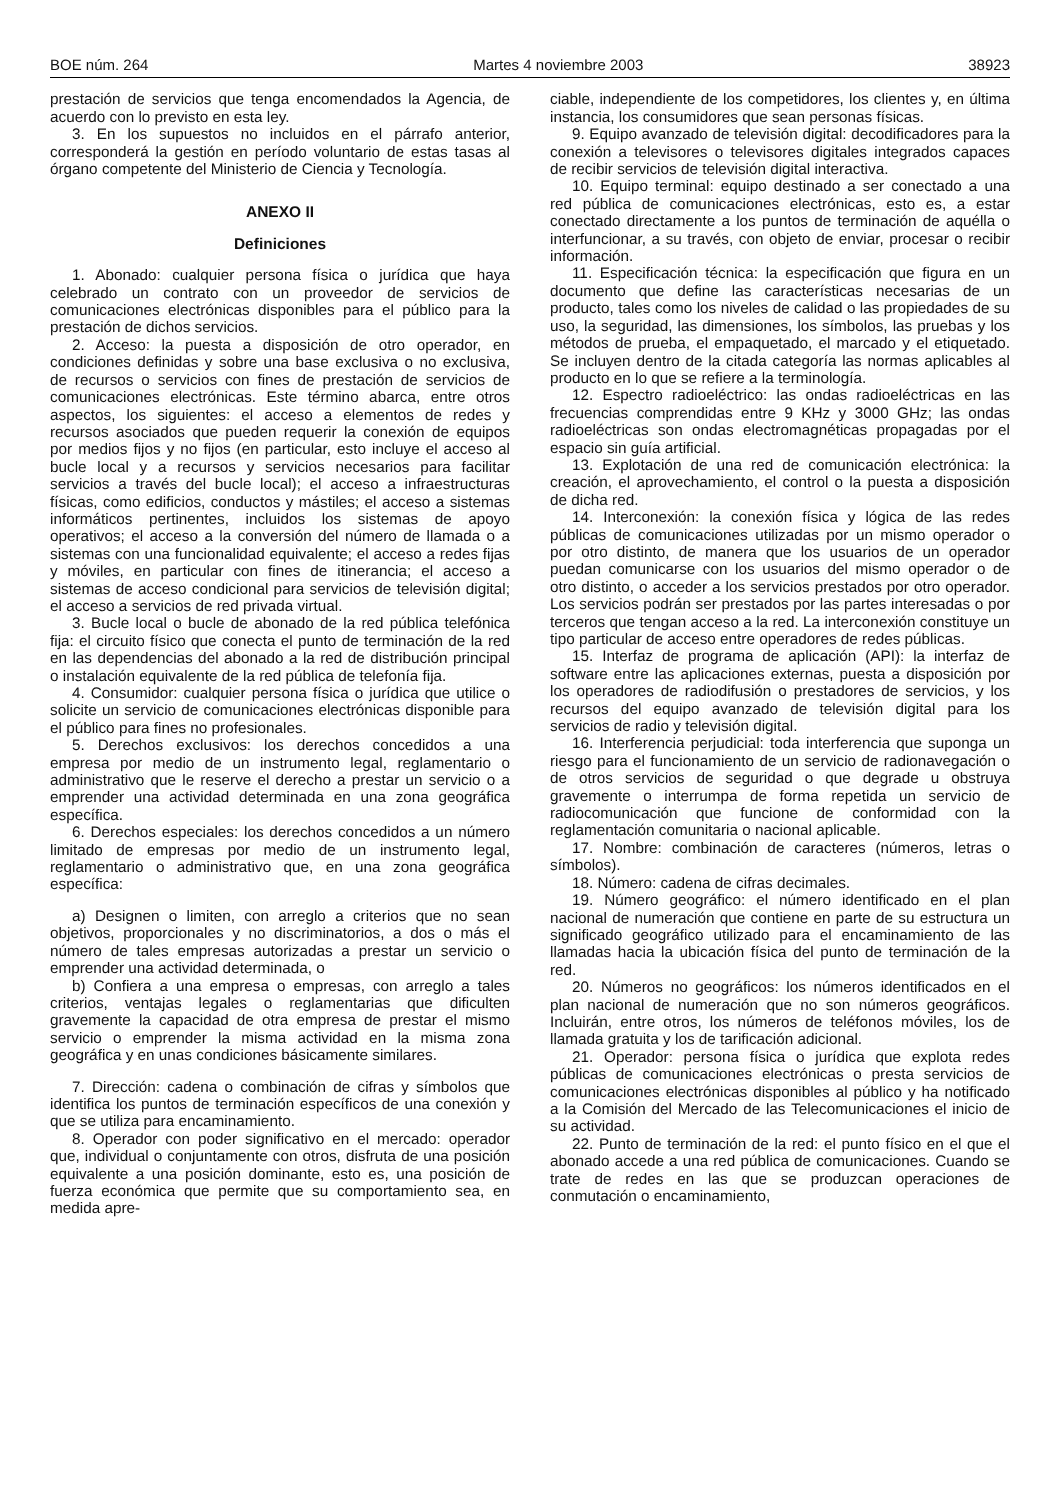BOE núm. 264 Martes 4 noviembre 2003 38923
prestación de servicios que tenga encomendados la Agencia, de acuerdo con lo previsto en esta ley.
3. En los supuestos no incluidos en el párrafo anterior, corresponderá la gestión en período voluntario de estas tasas al órgano competente del Ministerio de Ciencia y Tecnología.
ANEXO II
Definiciones
1. Abonado: cualquier persona física o jurídica que haya celebrado un contrato con un proveedor de servicios de comunicaciones electrónicas disponibles para el público para la prestación de dichos servicios.
2. Acceso: la puesta a disposición de otro operador, en condiciones definidas y sobre una base exclusiva o no exclusiva, de recursos o servicios con fines de prestación de servicios de comunicaciones electrónicas. Este término abarca, entre otros aspectos, los siguientes: el acceso a elementos de redes y recursos asociados que pueden requerir la conexión de equipos por medios fijos y no fijos (en particular, esto incluye el acceso al bucle local y a recursos y servicios necesarios para facilitar servicios a través del bucle local); el acceso a infraestructuras físicas, como edificios, conductos y mástiles; el acceso a sistemas informáticos pertinentes, incluidos los sistemas de apoyo operativos; el acceso a la conversión del número de llamada o a sistemas con una funcionalidad equivalente; el acceso a redes fijas y móviles, en particular con fines de itinerancia; el acceso a sistemas de acceso condicional para servicios de televisión digital; el acceso a servicios de red privada virtual.
3. Bucle local o bucle de abonado de la red pública telefónica fija: el circuito físico que conecta el punto de terminación de la red en las dependencias del abonado a la red de distribución principal o instalación equivalente de la red pública de telefonía fija.
4. Consumidor: cualquier persona física o jurídica que utilice o solicite un servicio de comunicaciones electrónicas disponible para el público para fines no profesionales.
5. Derechos exclusivos: los derechos concedidos a una empresa por medio de un instrumento legal, reglamentario o administrativo que le reserve el derecho a prestar un servicio o a emprender una actividad determinada en una zona geográfica específica.
6. Derechos especiales: los derechos concedidos a un número limitado de empresas por medio de un instrumento legal, reglamentario o administrativo que, en una zona geográfica específica:
a) Designen o limiten, con arreglo a criterios que no sean objetivos, proporcionales y no discriminatorios, a dos o más el número de tales empresas autorizadas a prestar un servicio o emprender una actividad determinada, o
b) Confiera a una empresa o empresas, con arreglo a tales criterios, ventajas legales o reglamentarias que dificulten gravemente la capacidad de otra empresa de prestar el mismo servicio o emprender la misma actividad en la misma zona geográfica y en unas condiciones básicamente similares.
7. Dirección: cadena o combinación de cifras y símbolos que identifica los puntos de terminación específicos de una conexión y que se utiliza para encaminamiento.
8. Operador con poder significativo en el mercado: operador que, individual o conjuntamente con otros, disfruta de una posición equivalente a una posición dominante, esto es, una posición de fuerza económica que permite que su comportamiento sea, en medida apre-
ciable, independiente de los competidores, los clientes y, en última instancia, los consumidores que sean personas físicas.
9. Equipo avanzado de televisión digital: decodificadores para la conexión a televisores o televisores digitales integrados capaces de recibir servicios de televisión digital interactiva.
10. Equipo terminal: equipo destinado a ser conectado a una red pública de comunicaciones electrónicas, esto es, a estar conectado directamente a los puntos de terminación de aquélla o interfuncionar, a su través, con objeto de enviar, procesar o recibir información.
11. Especificación técnica: la especificación que figura en un documento que define las características necesarias de un producto, tales como los niveles de calidad o las propiedades de su uso, la seguridad, las dimensiones, los símbolos, las pruebas y los métodos de prueba, el empaquetado, el marcado y el etiquetado. Se incluyen dentro de la citada categoría las normas aplicables al producto en lo que se refiere a la terminología.
12. Espectro radioeléctrico: las ondas radioeléctricas en las frecuencias comprendidas entre 9 KHz y 3000 GHz; las ondas radioeléctricas son ondas electromagnéticas propagadas por el espacio sin guía artificial.
13. Explotación de una red de comunicación electrónica: la creación, el aprovechamiento, el control o la puesta a disposición de dicha red.
14. Interconexión: la conexión física y lógica de las redes públicas de comunicaciones utilizadas por un mismo operador o por otro distinto, de manera que los usuarios de un operador puedan comunicarse con los usuarios del mismo operador o de otro distinto, o acceder a los servicios prestados por otro operador. Los servicios podrán ser prestados por las partes interesadas o por terceros que tengan acceso a la red. La interconexión constituye un tipo particular de acceso entre operadores de redes públicas.
15. Interfaz de programa de aplicación (API): la interfaz de software entre las aplicaciones externas, puesta a disposición por los operadores de radiodifusión o prestadores de servicios, y los recursos del equipo avanzado de televisión digital para los servicios de radio y televisión digital.
16. Interferencia perjudicial: toda interferencia que suponga un riesgo para el funcionamiento de un servicio de radionavegación o de otros servicios de seguridad o que degrade u obstruya gravemente o interrumpa de forma repetida un servicio de radiocomunicación que funcione de conformidad con la reglamentación comunitaria o nacional aplicable.
17. Nombre: combinación de caracteres (números, letras o símbolos).
18. Número: cadena de cifras decimales.
19. Número geográfico: el número identificado en el plan nacional de numeración que contiene en parte de su estructura un significado geográfico utilizado para el encaminamiento de las llamadas hacia la ubicación física del punto de terminación de la red.
20. Números no geográficos: los números identificados en el plan nacional de numeración que no son números geográficos. Incluirán, entre otros, los números de teléfonos móviles, los de llamada gratuita y los de tarificación adicional.
21. Operador: persona física o jurídica que explota redes públicas de comunicaciones electrónicas o presta servicios de comunicaciones electrónicas disponibles al público y ha notificado a la Comisión del Mercado de las Telecomunicaciones el inicio de su actividad.
22. Punto de terminación de la red: el punto físico en el que el abonado accede a una red pública de comunicaciones. Cuando se trate de redes en las que se produzcan operaciones de conmutación o encaminamiento,